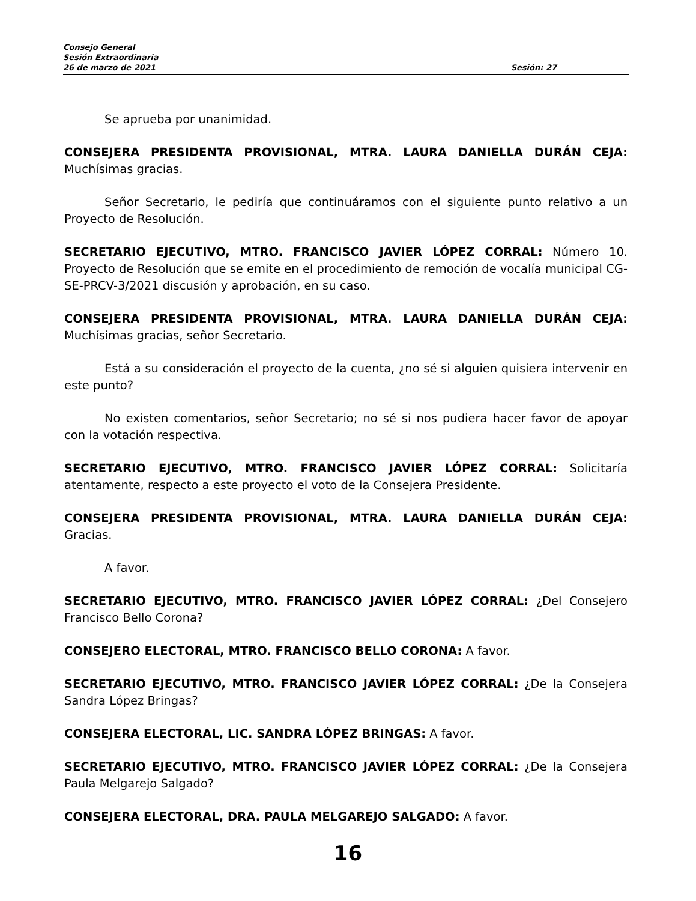Consejo General
Sesión Extraordinaria
26 de marzo de 2021 Sesión: 27
Se aprueba por unanimidad.
CONSEJERA PRESIDENTA PROVISIONAL, MTRA. LAURA DANIELLA DURÁN CEJA: Muchísimas gracias.
Señor Secretario, le pediría que continuáramos con el siguiente punto relativo a un Proyecto de Resolución.
SECRETARIO EJECUTIVO, MTRO. FRANCISCO JAVIER LÓPEZ CORRAL: Número 10. Proyecto de Resolución que se emite en el procedimiento de remoción de vocalía municipal CG-SE-PRCV-3/2021 discusión y aprobación, en su caso.
CONSEJERA PRESIDENTA PROVISIONAL, MTRA. LAURA DANIELLA DURÁN CEJA: Muchísimas gracias, señor Secretario.
Está a su consideración el proyecto de la cuenta, ¿no sé si alguien quisiera intervenir en este punto?
No existen comentarios, señor Secretario; no sé si nos pudiera hacer favor de apoyar con la votación respectiva.
SECRETARIO EJECUTIVO, MTRO. FRANCISCO JAVIER LÓPEZ CORRAL: Solicitaría atentamente, respecto a este proyecto el voto de la Consejera Presidente.
CONSEJERA PRESIDENTA PROVISIONAL, MTRA. LAURA DANIELLA DURÁN CEJA: Gracias.
A favor.
SECRETARIO EJECUTIVO, MTRO. FRANCISCO JAVIER LÓPEZ CORRAL: ¿Del Consejero Francisco Bello Corona?
CONSEJERO ELECTORAL, MTRO. FRANCISCO BELLO CORONA: A favor.
SECRETARIO EJECUTIVO, MTRO. FRANCISCO JAVIER LÓPEZ CORRAL: ¿De la Consejera Sandra López Bringas?
CONSEJERA ELECTORAL, LIC. SANDRA LÓPEZ BRINGAS: A favor.
SECRETARIO EJECUTIVO, MTRO. FRANCISCO JAVIER LÓPEZ CORRAL: ¿De la Consejera Paula Melgarejo Salgado?
CONSEJERA ELECTORAL, DRA. PAULA MELGAREJO SALGADO: A favor.
16